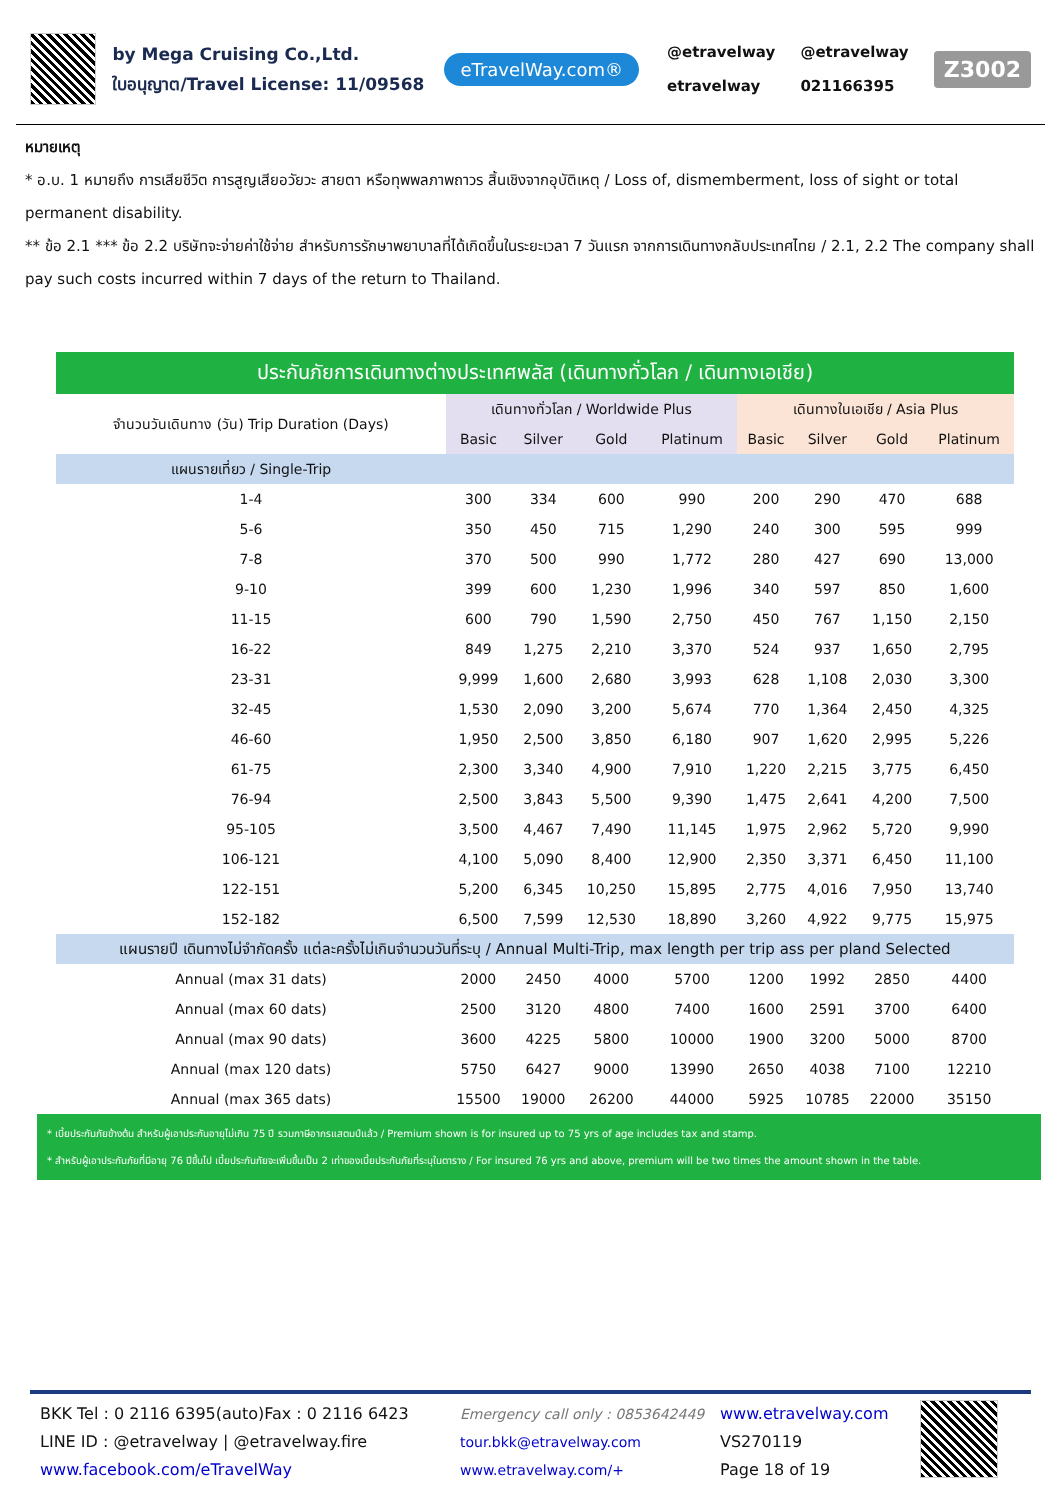by Mega Cruising Co.,Ltd.
ใบอนุญาต/Travel License: 11/09568
eTravelWay.com®
@etravelway
etravelway
@etravelway
021166395
Z3002
หมายเหตุ
* อ.บ. 1 หมายถึง การเสียชีวิต การสูญเสียอวัยวะ สายตา หรือทุพพลภาพถาวร สิ้นเชิงจากอุบัติเหตุ / Loss of, dismemberment, loss of sight or total permanent disability.
** ข้อ 2.1 *** ข้อ 2.2 บริษัทจะจ่ายค่าใช้จ่าย สำหรับการรักษาพยาบาลที่ได้เกิดขึ้นในระยะเวลา 7 วันแรก จากการเดินทางกลับประเทศไทย / 2.1, 2.2 The company shall pay such costs incurred within 7 days of the return to Thailand.
| ประกันภัยการเดินทางต่างประเทศพลัส (เดินทางทั่วโลก / เดินทางเอเชีย) | | | | | | | | |
| --- | --- | --- | --- | --- | --- | --- | --- | --- |
| จำนวนวันเดินทาง (วัน) Trip Duration (Days) | เดินทางทั่วโลก / Worldwide Plus | | | | เดินทางในเอเชีย / Asia Plus | | | |
| | Basic | Silver | Gold | Platinum | Basic | Silver | Gold | Platinum |
| แผนรายเที่ยว / Single-Trip | | | | | | | | |
| 1-4 | 300 | 334 | 600 | 990 | 200 | 290 | 470 | 688 |
| 5-6 | 350 | 450 | 715 | 1,290 | 240 | 300 | 595 | 999 |
| 7-8 | 370 | 500 | 990 | 1,772 | 280 | 427 | 690 | 13,000 |
| 9-10 | 399 | 600 | 1,230 | 1,996 | 340 | 597 | 850 | 1,600 |
| 11-15 | 600 | 790 | 1,590 | 2,750 | 450 | 767 | 1,150 | 2,150 |
| 16-22 | 849 | 1,275 | 2,210 | 3,370 | 524 | 937 | 1,650 | 2,795 |
| 23-31 | 9,999 | 1,600 | 2,680 | 3,993 | 628 | 1,108 | 2,030 | 3,300 |
| 32-45 | 1,530 | 2,090 | 3,200 | 5,674 | 770 | 1,364 | 2,450 | 4,325 |
| 46-60 | 1,950 | 2,500 | 3,850 | 6,180 | 907 | 1,620 | 2,995 | 5,226 |
| 61-75 | 2,300 | 3,340 | 4,900 | 7,910 | 1,220 | 2,215 | 3,775 | 6,450 |
| 76-94 | 2,500 | 3,843 | 5,500 | 9,390 | 1,475 | 2,641 | 4,200 | 7,500 |
| 95-105 | 3,500 | 4,467 | 7,490 | 11,145 | 1,975 | 2,962 | 5,720 | 9,990 |
| 106-121 | 4,100 | 5,090 | 8,400 | 12,900 | 2,350 | 3,371 | 6,450 | 11,100 |
| 122-151 | 5,200 | 6,345 | 10,250 | 15,895 | 2,775 | 4,016 | 7,950 | 13,740 |
| 152-182 | 6,500 | 7,599 | 12,530 | 18,890 | 3,260 | 4,922 | 9,775 | 15,975 |
| แผนรายปี เดินทางไม่จำกัดครั้ง แต่ละครั้งไม่เกินจำนวนวันที่ระบุ / Annual Multi-Trip, max length per trip ass per pland Selected | | | | | | | | |
| Annual (max 31 dats) | 2000 | 2450 | 4000 | 5700 | 1200 | 1992 | 2850 | 4400 |
| Annual (max 60 dats) | 2500 | 3120 | 4800 | 7400 | 1600 | 2591 | 3700 | 6400 |
| Annual (max 90 dats) | 3600 | 4225 | 5800 | 10000 | 1900 | 3200 | 5000 | 8700 |
| Annual (max 120 dats) | 5750 | 6427 | 9000 | 13990 | 2650 | 4038 | 7100 | 12210 |
| Annual (max 365 dats) | 15500 | 19000 | 26200 | 44000 | 5925 | 10785 | 22000 | 35150 |
* เบี้ยประกันภัยข้างต้น สำหรับผู้เอาประกันอายุไม่เกิน 75 ปี รวมภาษีอากรแสตมป์แล้ว / Premium shown is for insured up to 75 yrs of age includes tax and stamp.
* สำหรับผู้เอาประกันภัยที่มีอายุ 76 ปีขึ้นไป เบี้ยประกันภัยจะเพิ่มขึ้นเป็น 2 เท่าของเบี้ยประกันภัยที่ระบุในตาราง / For insured 76 yrs and above, premium will be two times the amount shown in the table.
BKK Tel : 0 2116 6395(auto)Fax : 0 2116 6423
LINE ID : @etravelway | @etravelway.fire
www.facebook.com/eTravelWay
Emergency call only : 0853642449
tour.bkk@etravelway.com
www.etravelway.com/+
www.etravelway.com
VS270119
Page 18 of 19